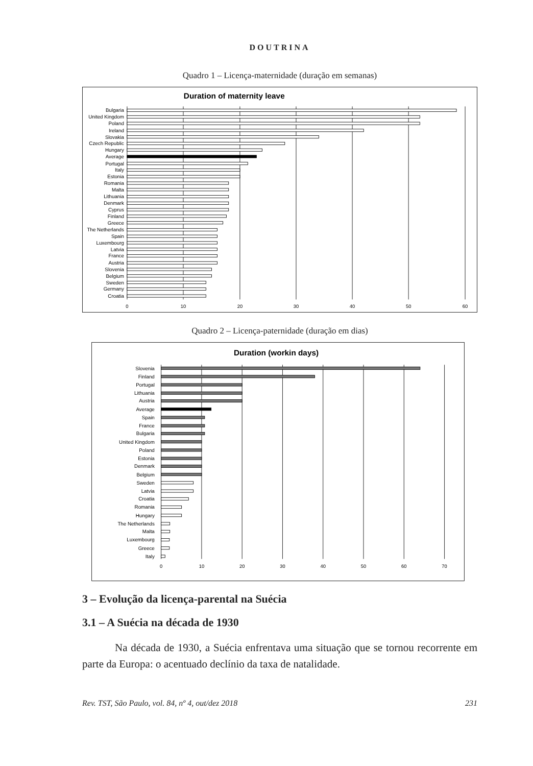DOUTRINA
Quadro 1 – Licença-maternidade (duração em semanas)
Duration of maternity leave
Bulgaria
United Kingdom
Poland
Ireland
Slovakia
Czech Republic
Hungary
Average
Portugal
Italy
Estonia
Romania
Malta
Lithuania
Denmark
Cyprus
Finland
Greece
The Netherlands
Spain
Luxembourg
Latvia
France
Austria
Slovenia
Belgium
Sweden
Germany
Croatia
0
10
20
30
40
50
60
Quadro 2 – Licença-paternidade (duração em dias)
Duration (workin days)
Slovenia
Finland
Portugal
Lithuania
Austria
Average
Spain
France
Bulgaria
United Kingdom
Poland
Estonia
Denmark
Belgium
Sweden
Latvia
Croatia
Romania
Hungary
The Netherlands
Malta
Luxembourg
Greece
Italy
0
10
20
30
40
50
60
70
3 – Evolução da licença-parental na Suécia
3.1 – A Suécia na década de 1930
Na década de 1930, a Suécia enfrentava uma situação que se tornou recorrente em parte da Europa: o acentuado declínio da taxa de natalidade.
Rev. TST, São Paulo, vol. 84, nº 4, out/dez 2018 231